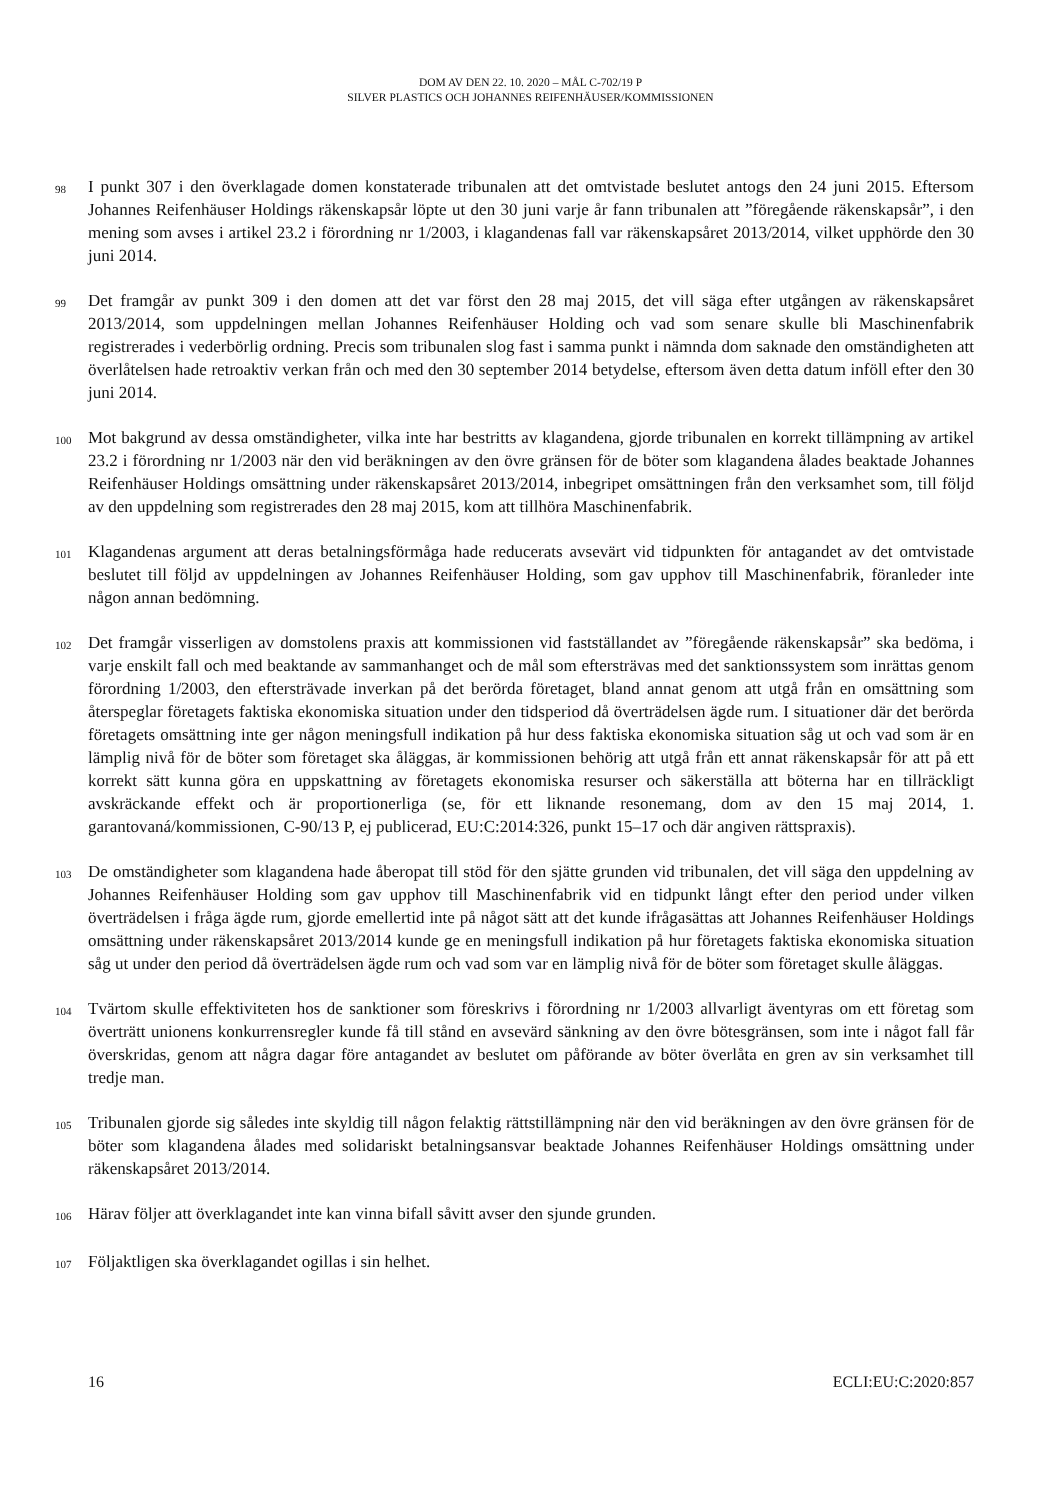DOM AV DEN 22. 10. 2020 – MÅL C-702/19 P
SILVER PLASTICS OCH JOHANNES REIFENHÄUSER/KOMMISSIONEN
98 I punkt 307 i den överklagade domen konstaterade tribunalen att det omtvistade beslutet antogs den 24 juni 2015. Eftersom Johannes Reifenhäuser Holdings räkenskapsår löpte ut den 30 juni varje år fann tribunalen att ”föregående räkenskapsår”, i den mening som avses i artikel 23.2 i förordning nr 1/2003, i klagandenas fall var räkenskapsåret 2013/2014, vilket upphörde den 30 juni 2014.
99 Det framgår av punkt 309 i den domen att det var först den 28 maj 2015, det vill säga efter utgången av räkenskapsåret 2013/2014, som uppdelningen mellan Johannes Reifenhäuser Holding och vad som senare skulle bli Maschinenfabrik registrerades i vederbörlig ordning. Precis som tribunalen slog fast i samma punkt i nämnda dom saknade den omständigheten att överlåtelsen hade retroaktiv verkan från och med den 30 september 2014 betydelse, eftersom även detta datum inföll efter den 30 juni 2014.
100 Mot bakgrund av dessa omständigheter, vilka inte har bestritts av klagandena, gjorde tribunalen en korrekt tillämpning av artikel 23.2 i förordning nr 1/2003 när den vid beräkningen av den övre gränsen för de böter som klagandena ålades beaktade Johannes Reifenhäuser Holdings omsättning under räkenskapsåret 2013/2014, inbegripet omsättningen från den verksamhet som, till följd av den uppdelning som registrerades den 28 maj 2015, kom att tillhöra Maschinenfabrik.
101 Klagandenas argument att deras betalningsförmåga hade reducerats avsevärt vid tidpunkten för antagandet av det omtvistade beslutet till följd av uppdelningen av Johannes Reifenhäuser Holding, som gav upphov till Maschinenfabrik, föranleder inte någon annan bedömning.
102 Det framgår visserligen av domstolens praxis att kommissionen vid fastställandet av ”föregående räkenskapsår” ska bedöma, i varje enskilt fall och med beaktande av sammanhanget och de mål som eftersträvas med det sanktionssystem som inrättas genom förordning 1/2003, den eftersträvade inverkan på det berörda företaget, bland annat genom att utgå från en omsättning som återspeglar företagets faktiska ekonomiska situation under den tidsperiod då överträdelsen ägde rum. I situationer där det berörda företagets omsättning inte ger någon meningsfull indikation på hur dess faktiska ekonomiska situation såg ut och vad som är en lämplig nivå för de böter som företaget ska åläggas, är kommissionen behörig att utgå från ett annat räkenskapsår för att på ett korrekt sätt kunna göra en uppskattning av företagets ekonomiska resurser och säkerställa att böterna har en tillräckligt avskräckande effekt och är proportionerliga (se, för ett liknande resonemang, dom av den 15 maj 2014, 1. garantovaná/kommissionen, C-90/13 P, ej publicerad, EU:C:2014:326, punkt 15–17 och där angiven rättspraxis).
103 De omständigheter som klagandena hade åberopat till stöd för den sjätte grunden vid tribunalen, det vill säga den uppdelning av Johannes Reifenhäuser Holding som gav upphov till Maschinenfabrik vid en tidpunkt långt efter den period under vilken överträdelsen i fråga ägde rum, gjorde emellertid inte på något sätt att det kunde ifrågasättas att Johannes Reifenhäuser Holdings omsättning under räkenskapsåret 2013/2014 kunde ge en meningsfull indikation på hur företagets faktiska ekonomiska situation såg ut under den period då överträdelsen ägde rum och vad som var en lämplig nivå för de böter som företaget skulle åläggas.
104 Tvärtom skulle effektiviteten hos de sanktioner som föreskrivs i förordning nr 1/2003 allvarligt äventyras om ett företag som överträtt unionens konkurrensregler kunde få till stånd en avsevärd sänkning av den övre bötesgränsen, som inte i något fall får överskridas, genom att några dagar före antagandet av beslutet om påförande av böter överlåta en gren av sin verksamhet till tredje man.
105 Tribunalen gjorde sig således inte skyldig till någon felaktig rättstillämpning när den vid beräkningen av den övre gränsen för de böter som klagandena ålades med solidariskt betalningsansvar beaktade Johannes Reifenhäuser Holdings omsättning under räkenskapsåret 2013/2014.
106 Härav följer att överklagandet inte kan vinna bifall såvitt avser den sjunde grunden.
107 Följaktligen ska överklagandet ogillas i sin helhet.
16 ECLI:EU:C:2020:857